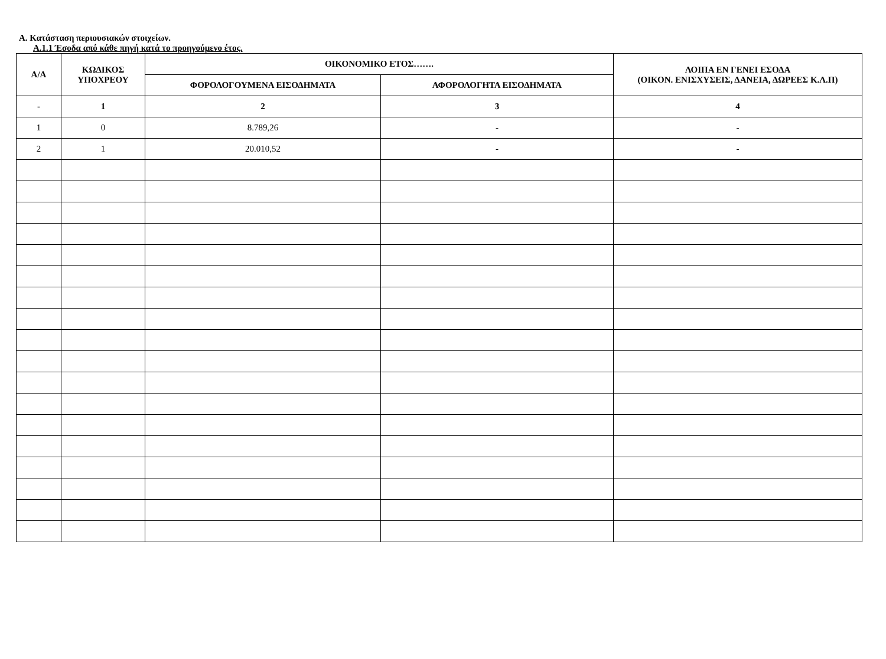Α. Κατάσταση περιουσιακών στοιχείων.
Α.1.1 Έσοδα από κάθε πηγή κατά το προηγούμενο έτος.
| Α/Α | ΚΩΔΙΚΟΣ ΥΠΟΧΡΕΟΥ | ΟΙΚΟΝΟΜΙΚΟ ΕΤΟΣ……. | | ΛΟΙΠΑ ΕΝ ΓΕΝΕΙ ΕΣΟΔΑ (ΟΙΚΟΝ. ΕΝΙΣΧΥΣΕΙΣ, ΔΑΝΕΙΑ, ΔΩΡΕΕΣ Κ.Λ.Π) |
| --- | --- | --- | --- | --- |
| | | ΦΟΡΟΛΟΓΟΥΜΕΝΑ ΕΙΣΟΔΗΜΑΤΑ | ΑΦΟΡΟΛΟΓΗΤΑ ΕΙΣΟΔΗΜΑΤΑ | |
| - | 1 | 2 | 3 | 4 |
| 1 | 0 | 8.789,26 | - | - |
| 2 | 1 | 20.010,52 | - | - |